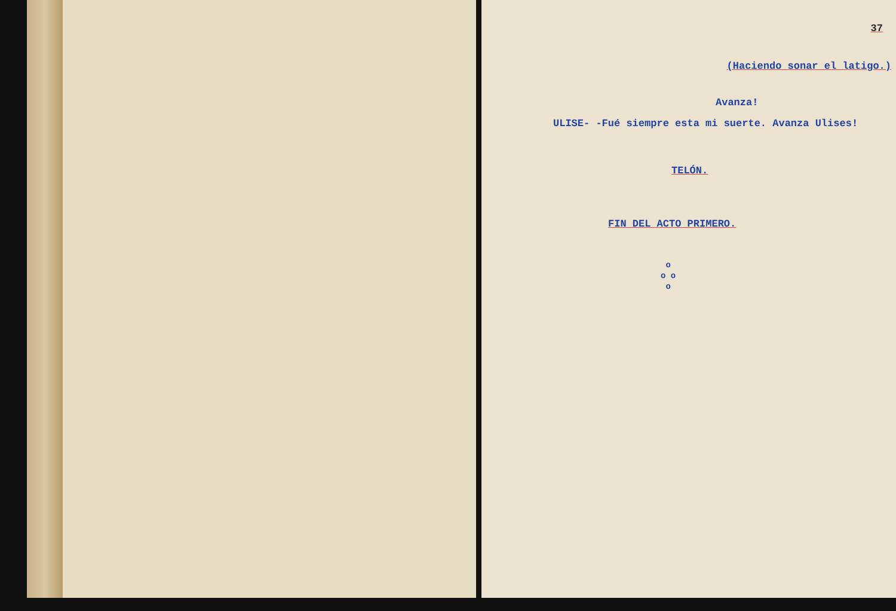37
(Haciendo sonar el latigo.)
Avanza!
ULISE- -Fué siempre esta mi suerte. Avanza Ulises!
TELÓN.
FIN DEL ACTO PRIMERO.
o
o o
o